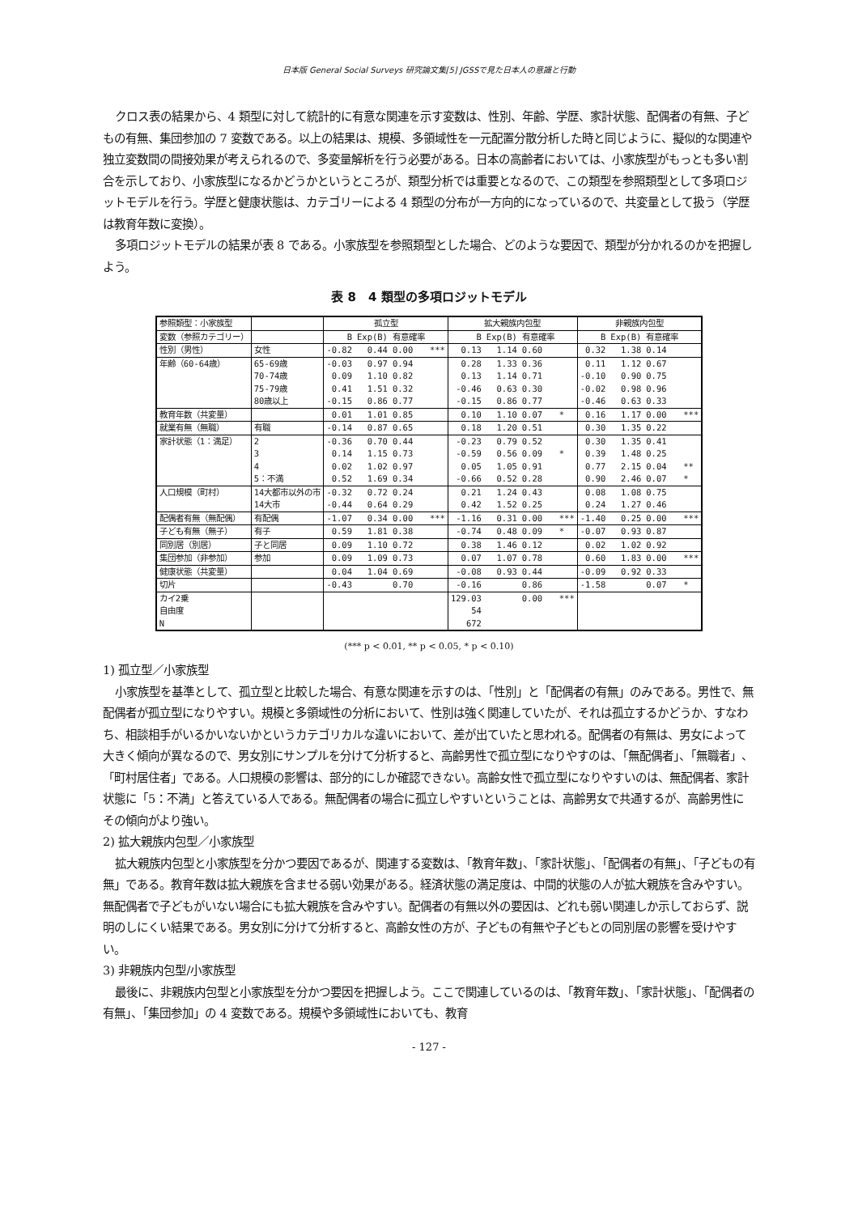日本版 General Social Surveys 研究論文集[5] JGSSで見た日本人の意識と行動
クロス表の結果から、4 類型に対して統計的に有意な関連を示す変数は、性別、年齢、学歴、家計状態、配偶者の有無、子どもの有無、集団参加の 7 変数である。以上の結果は、規模、多領域性を一元配置分散分析した時と同じように、擬似的な関連や独立変数間の間接効果が考えられるので、多変量解析を行う必要がある。日本の高齢者においては、小家族型がもっとも多い割合を示しており、小家族型になるかどうかというところが、類型分析では重要となるので、この類型を参照類型として多項ロジットモデルを行う。学歴と健康状態は、カテゴリーによる 4 類型の分布が一方向的になっているので、共変量として扱う（学歴は教育年数に変換）。
多項ロジットモデルの結果が表 8 である。小家族型を参照類型とした場合、どのような要因で、類型が分かれるのかを把握しよう。
表 8　4 類型の多項ロジットモデル
| 参照類型：小家族型 | | 孤立型 | | | | 拡大親族内包型 | | | | 非親族内包型 | | | |
| 変数（参照カテゴリー） | | B | Exp(B) | 有意確率 | | B | Exp(B) | 有意確率 | | B | Exp(B) | 有意確率 | |
| 性別（男性） | 女性 | -0.82 | 0.44 | 0.00 | *** | 0.13 | 1.14 | 0.60 | | 0.32 | 1.38 | 0.14 | |
| 年齢（60-64歳） | 65-69歳 | -0.03 | 0.97 | 0.94 | | 0.28 | 1.33 | 0.36 | | 0.11 | 1.12 | 0.67 | |
| | 70-74歳 | 0.09 | 1.10 | 0.82 | | 0.13 | 1.14 | 0.71 | | -0.10 | 0.90 | 0.75 | |
| | 75-79歳 | 0.41 | 1.51 | 0.32 | | -0.46 | 0.63 | 0.30 | | -0.02 | 0.98 | 0.96 | |
| | 80歳以上 | -0.15 | 0.86 | 0.77 | | -0.15 | 0.86 | 0.77 | | -0.46 | 0.63 | 0.33 | |
| 教育年数（共変量） | | 0.01 | 1.01 | 0.85 | | 0.10 | 1.10 | 0.07 | * | 0.16 | 1.17 | 0.00 | *** |
| 就業有無（無職） | 有職 | -0.14 | 0.87 | 0.65 | | 0.18 | 1.20 | 0.51 | | 0.30 | 1.35 | 0.22 | |
| 家計状態（1：満足） | 2 | -0.36 | 0.70 | 0.44 | | -0.23 | 0.79 | 0.52 | | 0.30 | 1.35 | 0.41 | |
| | 3 | 0.14 | 1.15 | 0.73 | | -0.59 | 0.56 | 0.09 | * | 0.39 | 1.48 | 0.25 | |
| | 4 | 0.02 | 1.02 | 0.97 | | 0.05 | 1.05 | 0.91 | | 0.77 | 2.15 | 0.04 | ** |
| | 5：不満 | 0.52 | 1.69 | 0.34 | | -0.66 | 0.52 | 0.28 | | 0.90 | 2.46 | 0.07 | * |
| 人口規模（町村） | 14大都市以外の市 | -0.32 | 0.72 | 0.24 | | 0.21 | 1.24 | 0.43 | | 0.08 | 1.08 | 0.75 | |
| | 14大市 | -0.44 | 0.64 | 0.29 | | 0.42 | 1.52 | 0.25 | | 0.24 | 1.27 | 0.46 | |
| 配偶者有無（無配偶） | 有配偶 | -1.07 | 0.34 | 0.00 | *** | -1.16 | 0.31 | 0.00 | *** | -1.40 | 0.25 | 0.00 | *** |
| 子ども有無（無子） | 有子 | 0.59 | 1.81 | 0.38 | | -0.74 | 0.48 | 0.09 | * | -0.07 | 0.93 | 0.87 | |
| 同別居（別居） | 子と同居 | 0.09 | 1.10 | 0.72 | | 0.38 | 1.46 | 0.12 | | 0.02 | 1.02 | 0.92 | |
| 集団参加（非参加） | 参加 | 0.09 | 1.09 | 0.73 | | 0.07 | 1.07 | 0.78 | | 0.60 | 1.83 | 0.00 | *** |
| 健康状態（共変量） | | 0.04 | 1.04 | 0.69 | | -0.08 | 0.93 | 0.44 | | -0.09 | 0.92 | 0.33 | |
| 切片 | | -0.43 | | 0.70 | | -0.16 | | 0.86 | | -1.58 | | 0.07 | * |
| カイ2乗 | | | | | | 129.03 | | 0.00 | *** | | | | |
| 自由度 | | | | | | 54 | | | | | | | |
| N | | | | | | 672 | | | | | | | |
(*** p < 0.01, ** p < 0.05, * p < 0.10)
1) 孤立型／小家族型
小家族型を基準として、孤立型と比較した場合、有意な関連を示すのは、「性別」と「配偶者の有無」のみである。男性で、無配偶者が孤立型になりやすい。規模と多領域性の分析において、性別は強く関連していたが、それは孤立するかどうか、すなわち、相談相手がいるかいないかというカテゴリカルな違いにおいて、差が出ていたと思われる。配偶者の有無は、男女によって大きく傾向が異なるので、男女別にサンプルを分けて分析すると、高齢男性で孤立型になりやすのは、「無配偶者」、「無職者」、「町村居住者」である。人口規模の影響は、部分的にしか確認できない。高齢女性で孤立型になりやすいのは、無配偶者、家計状態に「5：不満」と答えている人である。無配偶者の場合に孤立しやすいということは、高齢男女で共通するが、高齢男性にその傾向がより強い。
2) 拡大親族内包型／小家族型
拡大親族内包型と小家族型を分かつ要因であるが、関連する変数は、「教育年数」、「家計状態」、「配偶者の有無」、「子どもの有無」である。教育年数は拡大親族を含ませる弱い効果がある。経済状態の満足度は、中間的状態の人が拡大親族を含みやすい。無配偶者で子どもがいない場合にも拡大親族を含みやすい。配偶者の有無以外の要因は、どれも弱い関連しか示しておらず、説明のしにくい結果である。男女別に分けて分析すると、高齢女性の方が、子どもの有無や子どもとの同別居の影響を受けやすい。
3) 非親族内包型/小家族型
最後に、非親族内包型と小家族型を分かつ要因を把握しよう。ここで関連しているのは、「教育年数」、「家計状態」、「配偶者の有無」、「集団参加」の 4 変数である。規模や多領域性においても、教育
- 127 -